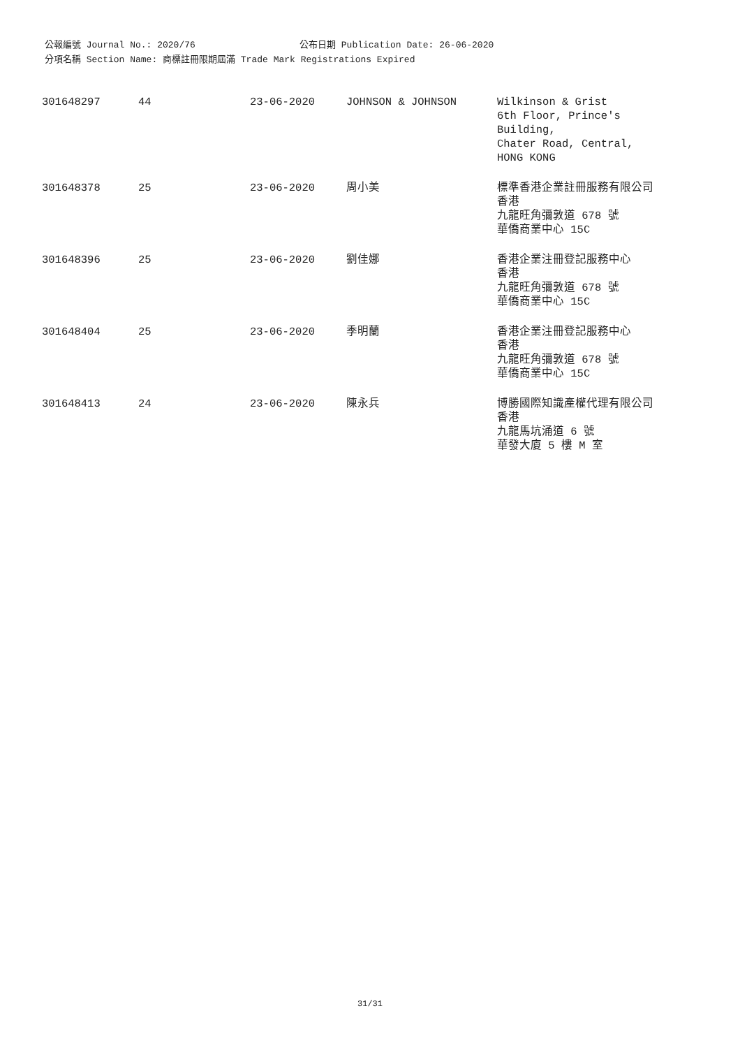公報編號 Journal No.: 2020/76 公布日期 Publication Date: 26-06-2020
分項名稱 Section Name: 商標註冊限期屆滿 Trade Mark Registrations Expired
| 301648297 | 44 | 23-06-2020 | JOHNSON & JOHNSON | Wilkinson & Grist 6th Floor, Prince's Building, Chater Road, Central, HONG KONG |
| 301648378 | 25 | 23-06-2020 | 周小美 | 標準香港企業註冊服務有限公司 香港 九龍旺角彌敦道 678 號 華僑商業中心 15C |
| 301648396 | 25 | 23-06-2020 | 劉佳娜 | 香港企業注冊登記服務中心 香港 九龍旺角彌敦道 678 號 華僑商業中心 15C |
| 301648404 | 25 | 23-06-2020 | 季明蘭 | 香港企業注冊登記服務中心 香港 九龍旺角彌敦道 678 號 華僑商業中心 15C |
| 301648413 | 24 | 23-06-2020 | 陳永兵 | 博勝國際知識產權代理有限公司 香港 九龍馬坑涌道 6 號 華發大廈 5 樓 M 室 |
31/31